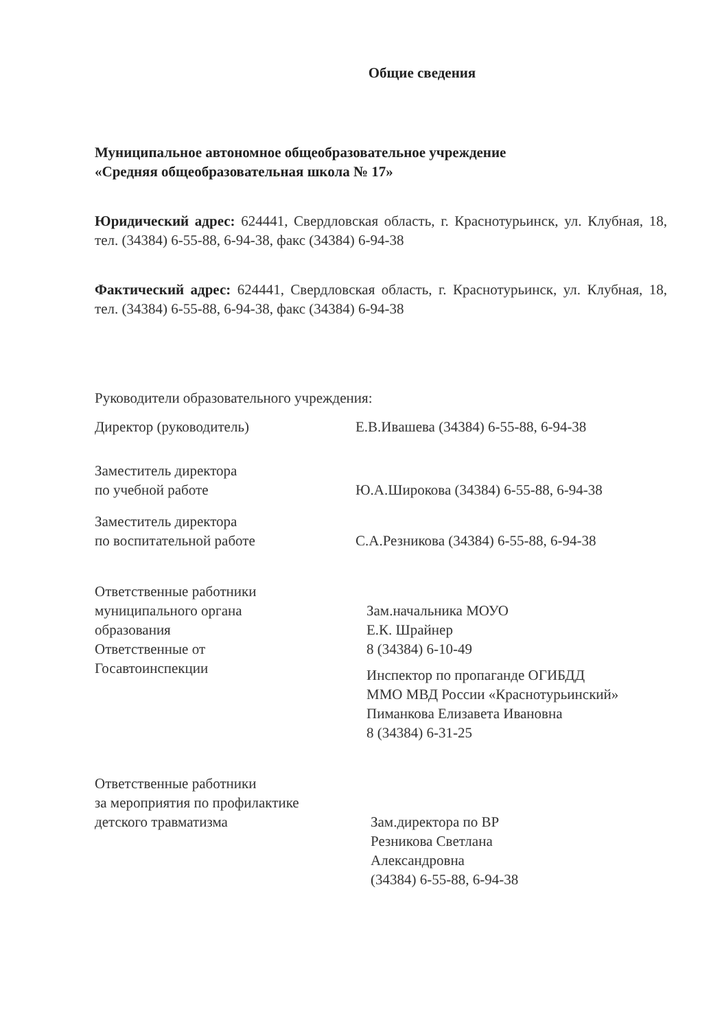Общие сведения
Муниципальное автономное общеобразовательное учреждение
«Средняя общеобразовательная школа № 17»
Юридический адрес: 624441, Свердловская область, г. Краснотурьинск, ул. Клубная, 18, тел. (34384) 6-55-88, 6-94-38, факс (34384) 6-94-38
Фактический адрес: 624441, Свердловская область, г. Краснотурьинск, ул. Клубная, 18, тел. (34384) 6-55-88, 6-94-38, факс (34384) 6-94-38
Руководители образовательного учреждения:
Директор (руководитель) Е.В.Ивашева (34384) 6-55-88, 6-94-38
Заместитель директора
по учебной работе
Ю.А.Широкова (34384) 6-55-88, 6-94-38
Заместитель директора
по воспитательной работе
С.А.Резникова (34384) 6-55-88, 6-94-38
Ответственные работники
муниципального органа
образования
Зам.начальника МОУО
Е.К. Шрайнер
8 (34384) 6-10-49
Ответственные от
Госавтоинспекции
Инспектор по пропаганде ОГИБДД
ММО МВД России «Краснотурьинский»
Пиманкова Елизавета Ивановна
8 (34384) 6-31-25
Ответственные работники
за мероприятия по профилактике
детского травматизма
Зам.директора по ВР
Резникова Светлана
Александровна
(34384) 6-55-88, 6-94-38